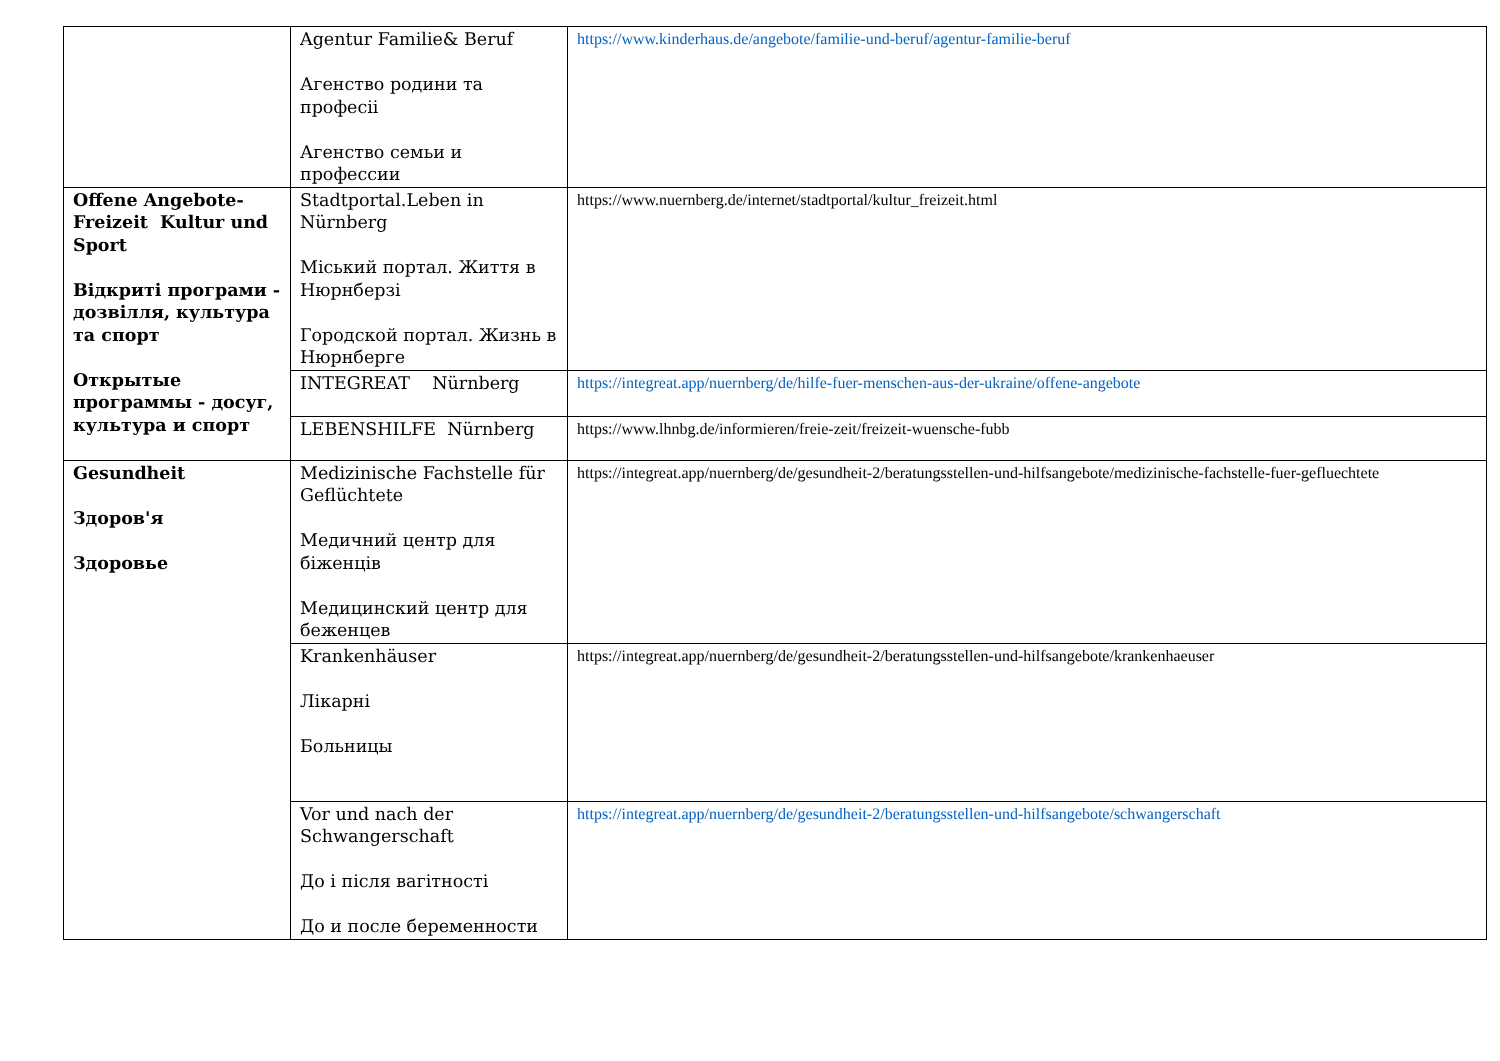| | Agentur Familie& Beruf Агенство родини та професіі Агенство семьи и профессии | https://www.kinderhaus.de/angebote/familie-und-beruf/agentur-familie-beruf |
| Offene Angebote-Freizeit Kultur und Sport Відкриті програми - дозвілля, культура та спорт Открытые программы - досуг, культура и спорт | Stadtportal.Leben in Nürnberg Міський портал. Життя в Нюрнберзі Городской портал. Жизнь в Нюрнберге | https://www.nuernberg.de/internet/stadtportal/kultur_freizeit.html |
| | INTEGREAT Nürnberg | https://integreat.app/nuernberg/de/hilfe-fuer-menschen-aus-der-ukraine/offene-angebote |
| | LEBENSHILFE Nürnberg | https://www.lhnbg.de/informieren/freie-zeit/freizeit-wuensche-fubb |
| Gesundheit Здоров'я Здоровье | Medizinische Fachstelle für Geflüchtete Медичний центр для біженців Медицинский центр для беженцев | https://integreat.app/nuernberg/de/gesundheit-2/beratungsstellen-und-hilfsangebote/medizinische-fachstelle-fuer-gefluechtete |
| | Krankenhäuser Лікарні Больницы | https://integreat.app/nuernberg/de/gesundheit-2/beratungsstellen-und-hilfsangebote/krankenhaeuser |
| | Vor und nach der Schwangerschaft До і після вагітності До и после беременности | https://integreat.app/nuernberg/de/gesundheit-2/beratungsstellen-und-hilfsangebote/schwangerschaft |